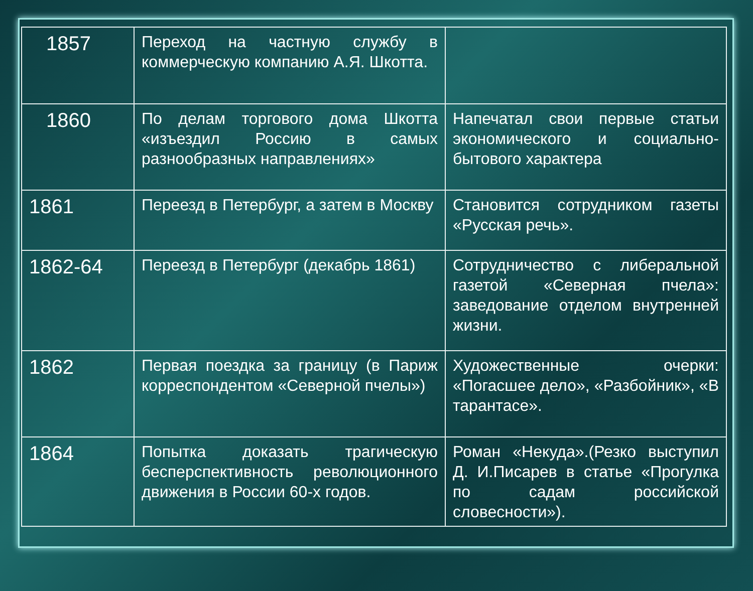| 1857 | Переход на частную службу в коммерческую компанию А.Я. Шкотта. | |
| 1860 | По делам торгового дома Шкотта «изъездил Россию в самых разнообразных направлениях» | Напечатал свои первые статьи экономического и социально-бытового характера |
| 1861 | Переезд в Петербург, а затем в Москву | Становится сотрудником газеты «Русская речь». |
| 1862-64 | Переезд в Петербург (декабрь 1861) | Сотрудничество с либеральной газетой «Северная пчела»: заведование отделом внутренней жизни. |
| 1862 | Первая поездка за границу (в Париж корреспондентом «Северной пчелы») | Художественные очерки: «Погасшее дело», «Разбойник», «В тарантасе». |
| 1864 | Попытка доказать трагическую бесперспективность революционного движения в России 60-х годов. | Роман «Некуда».(Резко выступил Д. И.Писарев в статье «Прогулка по садам российской словесности»). |